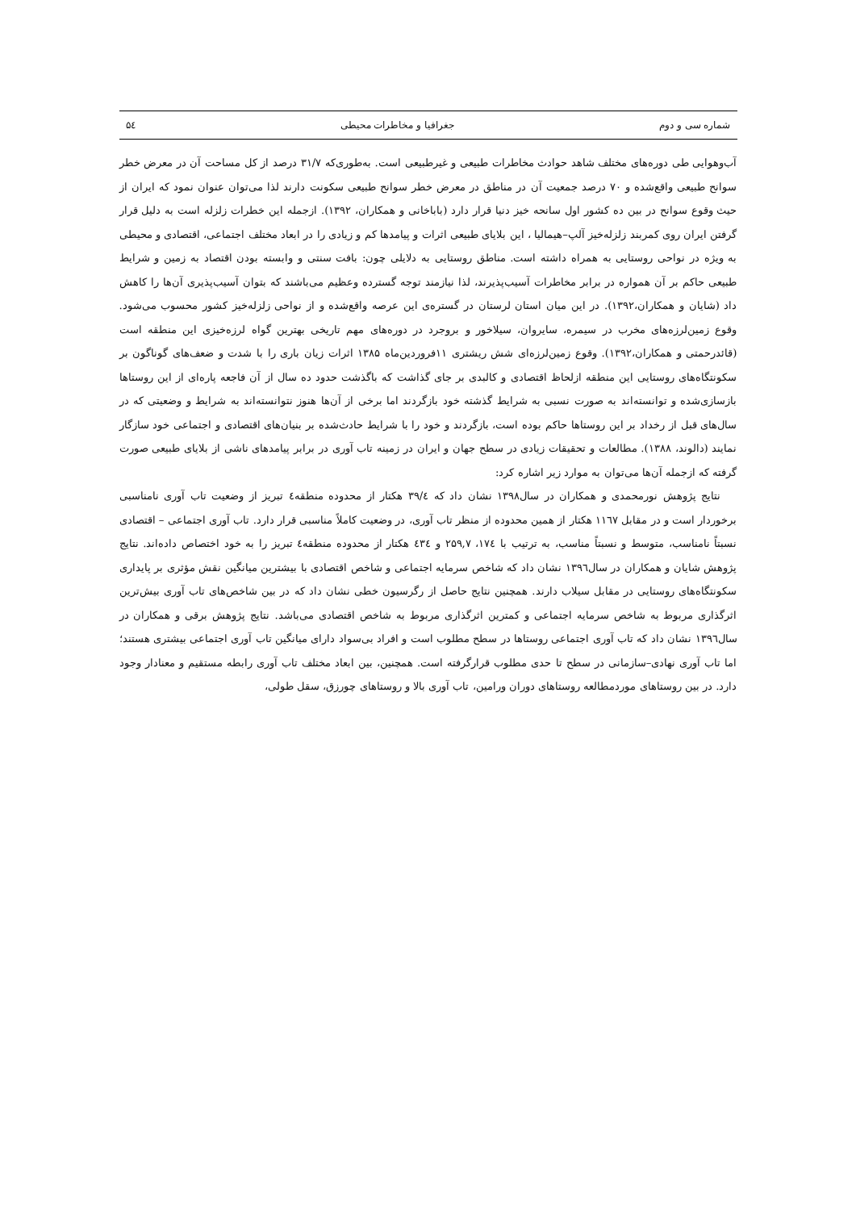شماره سی و دوم جغرافیا و مخاطرات محیطی ۵٤
آب‌وهوایی طی دوره‌های مختلف شاهد حوادث مخاطرات طبیعی و غیرطبیعی است. به‌طوری‌که ۳۱/۷ درصد از کل مساحت آن در معرض خطر سوانح طبیعی واقع‌شده و ۷۰ درصد جمعیت آن در مناطق در معرض خطر سوانح طبیعی سکونت دارند لذا می‌توان عنوان نمود که ایران از حیث وقوع سوانح در بین ده کشور اول سانحه خیز دنیا قرار دارد (باباخانی و همکاران، ۱۳۹۲). ازجمله این خطرات زلزله است به دلیل قرار گرفتن ایران روی کمربند زلزله‌خیز آلپ–هیمالیا ، این بلایای طبیعی اثرات و پیامدها کم و زیادی را در ابعاد مختلف اجتماعی، اقتصادی و محیطی به ویژه در نواحی روستایی به همراه داشته است. مناطق روستایی به دلایلی چون: بافت سنتی و وابسته بودن اقتصاد به زمین و شرایط طبیعی حاکم بر آن همواره در برابر مخاطرات آسیب‌پذیرند، لذا نیازمند توجه گسترده وعظیم می‌باشند که بتوان آسیب‌پذیری آن‌ها را کاهش داد (شایان و همکاران،۱۳۹۲). در این میان استان لرستان در گستره‌ی این عرصه واقع‌شده و از نواحی زلزله‌خیز کشور محسوب می‌شود. وقوع زمین‌لرزه‌های مخرب در سیمره، سایروان، سیلاخور و بروجرد در دوره‌های مهم تاریخی بهترین گواه لرزه‌خیزی این منطقه است (قائدرحمتی و همکاران،۱۳۹۲). وقوع زمین‌لرزه‌ای شش ریشتری ۱۱فروردین‌ماه ۱۳۸۵ اثرات زیان باری را با شدت و ضعف‌های گوناگون بر سکونتگاه‌های روستایی این منطقه ازلحاظ اقتصادی و کالبدی بر جای گذاشت که باگذشت حدود ده سال از آن فاجعه پاره‌ای از این روستاها بازسازی‌شده و توانسته‌اند به صورت نسبی به شرایط گذشته خود بازگردند اما برخی از آن‌ها هنوز نتوانسته‌اند به شرایط و وضعیتی که در سال‌های قبل از رخداد بر این روستاها حاکم بوده است، بازگردند و خود را با شرایط حادث‌شده بر بنیان‌های اقتصادی و اجتماعی خود سازگار نمایند (دالوند، ۱۳۸۸). مطالعات و تحقیقات زیادی در سطح جهان و ایران در زمینه تاب آوری در برابر پیامدهای ناشی از بلایای طبیعی صورت گرفته که ازجمله آن‌ها می‌توان به موارد زیر اشاره کرد:
نتایج پژوهش نورمحمدی و همکاران در سال۱۳۹۸ نشان داد که ۳۹/٤ هکتار از محدوده منطقه٤ تبریز از وضعیت تاب آوری نامناسبی برخوردار است و در مقابل ۱۱٦۷ هکتار از همین محدوده از منظر تاب آوری، در وضعیت کاملاً مناسبی قرار دارد. تاب آوری اجتماعی – اقتصادی نسبتاً نامناسب، متوسط و نسبتاً مناسب، به ترتیب با ۱۷٤، ۲۵۹,۷ و ٤۳٤ هکتار از محدوده منطقه٤ تبریز را به خود اختصاص داده‌اند. نتایج پژوهش شایان و همکاران در سال۱۳۹٦ نشان داد که شاخص سرمایه اجتماعی و شاخص اقتصادی با بیشترین میانگین نقش مؤثری بر پایداری سکونتگاه‌های روستایی در مقابل سیلاب دارند. همچنین نتایج حاصل از رگرسیون خطی نشان داد که در بین شاخص‌های تاب آوری بیش‌ترین اثرگذاری مربوط به شاخص سرمایه اجتماعی و کمترین اثرگذاری مربوط به شاخص اقتصادی می‌باشد. نتایج پژوهش برقی و همکاران در سال۱۳۹٦ نشان داد که تاب آوری اجتماعی روستاها در سطح مطلوب است و افراد بی‌سواد دارای میانگین تاب آوری اجتماعی بیشتری هستند؛ اما تاب آوری نهادی–سازمانی در سطح تا حدی مطلوب قرارگرفته است. همچنین، بین ابعاد مختلف تاب آوری رابطه مستقیم و معنادار وجود دارد. در بین روستاهای موردمطالعه روستاهای دوران ورامین، تاب آوری بالا و روستاهای چورزق، سقل طولی،